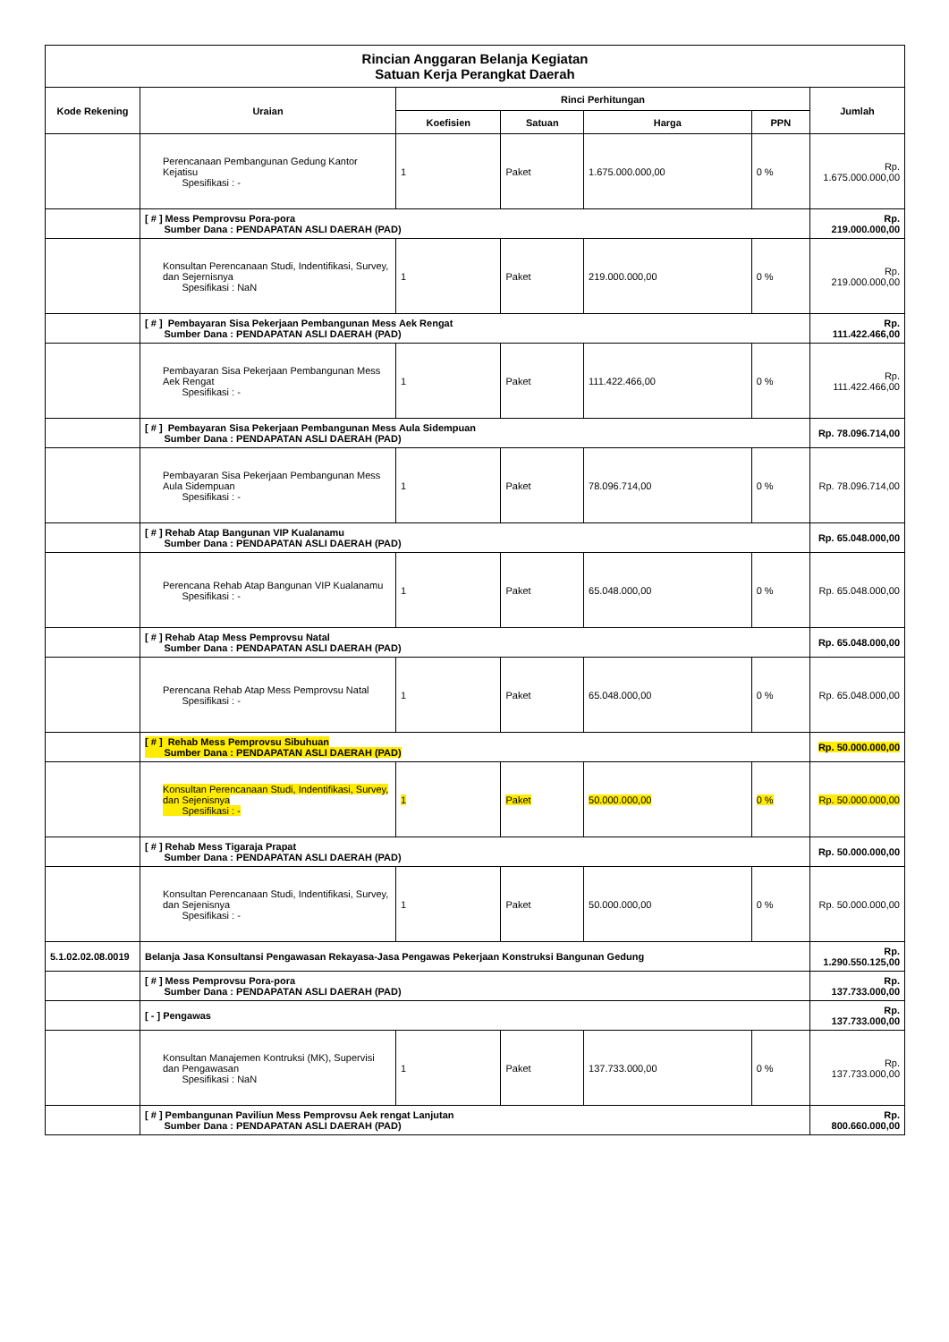| Rincian Anggaran Belanja Kegiatan Satuan Kerja Perangkat Daerah | | | | | | |
| Kode Rekening | Uraian | Rinci Perhitungan | | | | Jumlah |
| | | Koefisien | Satuan | Harga | PPN | |
| | Perencanaan Pembangunan Gedung Kantor Kejatisu Spesifikasi : - | 1 | Paket | 1.675.000.000,00 | 0 % | Rp. 1.675.000.000,00 |
| | [ # ] Mess Pemprovsu Pora-pora Sumber Dana : PENDAPATAN ASLI DAERAH (PAD) | | | | | Rp. 219.000.000,00 |
| | Konsultan Perencanaan Studi, Indentifikasi, Survey, dan Sejernisnya Spesifikasi : NaN | 1 | Paket | 219.000.000,00 | 0 % | Rp. 219.000.000,00 |
| | [ # ] Pembayaran Sisa Pekerjaan Pembangunan Mess Aek Rengat Sumber Dana : PENDAPATAN ASLI DAERAH (PAD) | | | | | Rp. 111.422.466,00 |
| | Pembayaran Sisa Pekerjaan Pembangunan Mess Aek Rengat Spesifikasi : - | 1 | Paket | 111.422.466,00 | 0 % | Rp. 111.422.466,00 |
| | [ # ] Pembayaran Sisa Pekerjaan Pembangunan Mess Aula Sidempuan Sumber Dana : PENDAPATAN ASLI DAERAH (PAD) | | | | | Rp. 78.096.714,00 |
| | Pembayaran Sisa Pekerjaan Pembangunan Mess Aula Sidempuan Spesifikasi : - | 1 | Paket | 78.096.714,00 | 0 % | Rp. 78.096.714,00 |
| | [ # ] Rehab Atap Bangunan VIP Kualanamu Sumber Dana : PENDAPATAN ASLI DAERAH (PAD) | | | | | Rp. 65.048.000,00 |
| | Perencana Rehab Atap Bangunan VIP Kualanamu Spesifikasi : - | 1 | Paket | 65.048.000,00 | 0 % | Rp. 65.048.000,00 |
| | [ # ] Rehab Atap Mess Pemprovsu Natal Sumber Dana : PENDAPATAN ASLI DAERAH (PAD) | | | | | Rp. 65.048.000,00 |
| | Perencana Rehab Atap Mess Pemprovsu Natal Spesifikasi : - | 1 | Paket | 65.048.000,00 | 0 % | Rp. 65.048.000,00 |
| | [ # ] Rehab Mess Pemprovsu Sibuhuan Sumber Dana : PENDAPATAN ASLI DAERAH (PAD) | | | | | Rp. 50.000.000,00 |
| | Konsultan Perencanaan Studi, Indentifikasi, Survey, dan Sejenisnya Spesifikasi : - | 1 | Paket | 50.000.000,00 | 0 % | Rp. 50.000.000,00 |
| | [ # ] Rehab Mess Tigaraja Prapat Sumber Dana : PENDAPATAN ASLI DAERAH (PAD) | | | | | Rp. 50.000.000,00 |
| | Konsultan Perencanaan Studi, Indentifikasi, Survey, dan Sejenisnya Spesifikasi : - | 1 | Paket | 50.000.000,00 | 0 % | Rp. 50.000.000,00 |
| 5.1.02.02.08.0019 | Belanja Jasa Konsultansi Pengawasan Rekayasa-Jasa Pengawas Pekerjaan Konstruksi Bangunan Gedung | | | | | Rp. 1.290.550.125,00 |
| | [ # ] Mess Pemprovsu Pora-pora Sumber Dana : PENDAPATAN ASLI DAERAH (PAD) | | | | | Rp. 137.733.000,00 |
| | [ - ] Pengawas | | | | | Rp. 137.733.000,00 |
| | Konsultan Manajemen Kontruksi (MK), Supervisi dan Pengawasan Spesifikasi : NaN | 1 | Paket | 137.733.000,00 | 0 % | Rp. 137.733.000,00 |
| | [ # ] Pembangunan Paviliun Mess Pemprovsu Aek rengat Lanjutan Sumber Dana : PENDAPATAN ASLI DAERAH (PAD) | | | | | Rp. 800.660.000,00 |